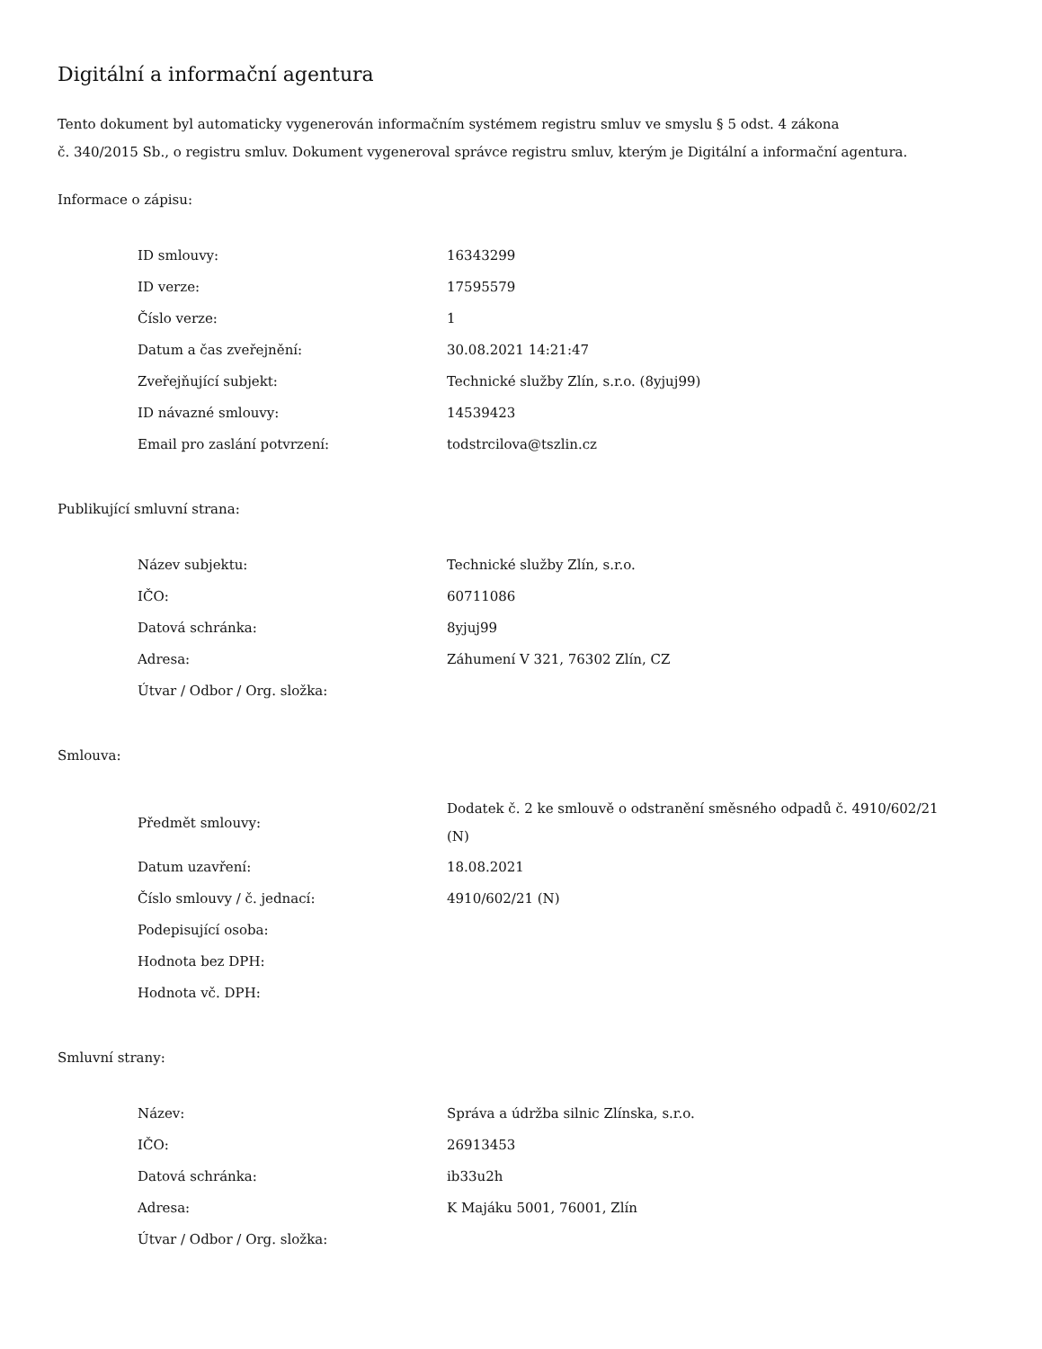Digitální a informační agentura
Tento dokument byl automaticky vygenerován informačním systémem registru smluv ve smyslu § 5 odst. 4 zákona
č. 340/2015 Sb., o registru smluv. Dokument vygeneroval správce registru smluv, kterým je Digitální a informační agentura.
Informace o zápisu:
| ID smlouvy: | 16343299 |
| ID verze: | 17595579 |
| Číslo verze: | 1 |
| Datum a čas zveřejnění: | 30.08.2021 14:21:47 |
| Zveřejňující subjekt: | Technické služby Zlín, s.r.o. (8yjuj99) |
| ID návazné smlouvy: | 14539423 |
| Email pro zaslání potvrzení: | todstrcilova@tszlin.cz |
Publikující smluvní strana:
| Název subjektu: | Technické služby Zlín, s.r.o. |
| IČO: | 60711086 |
| Datová schránka: | 8yjuj99 |
| Adresa: | Záhumení V 321, 76302 Zlín, CZ |
| Útvar / Odbor / Org. složka: | |
Smlouva:
| Předmět smlouvy: | Dodatek č. 2 ke smlouvě o odstranění směsného odpadů č. 4910/602/21 (N) |
| Datum uzavření: | 18.08.2021 |
| Číslo smlouvy / č. jednací: | 4910/602/21 (N) |
| Podepisující osoba: | |
| Hodnota bez DPH: | |
| Hodnota vč. DPH: | |
Smluvní strany:
| Název: | Správa a údržba silnic Zlínska, s.r.o. |
| IČO: | 26913453 |
| Datová schránka: | ib33u2h |
| Adresa: | K Majáku 5001, 76001, Zlín |
| Útvar / Odbor / Org. složka: | |